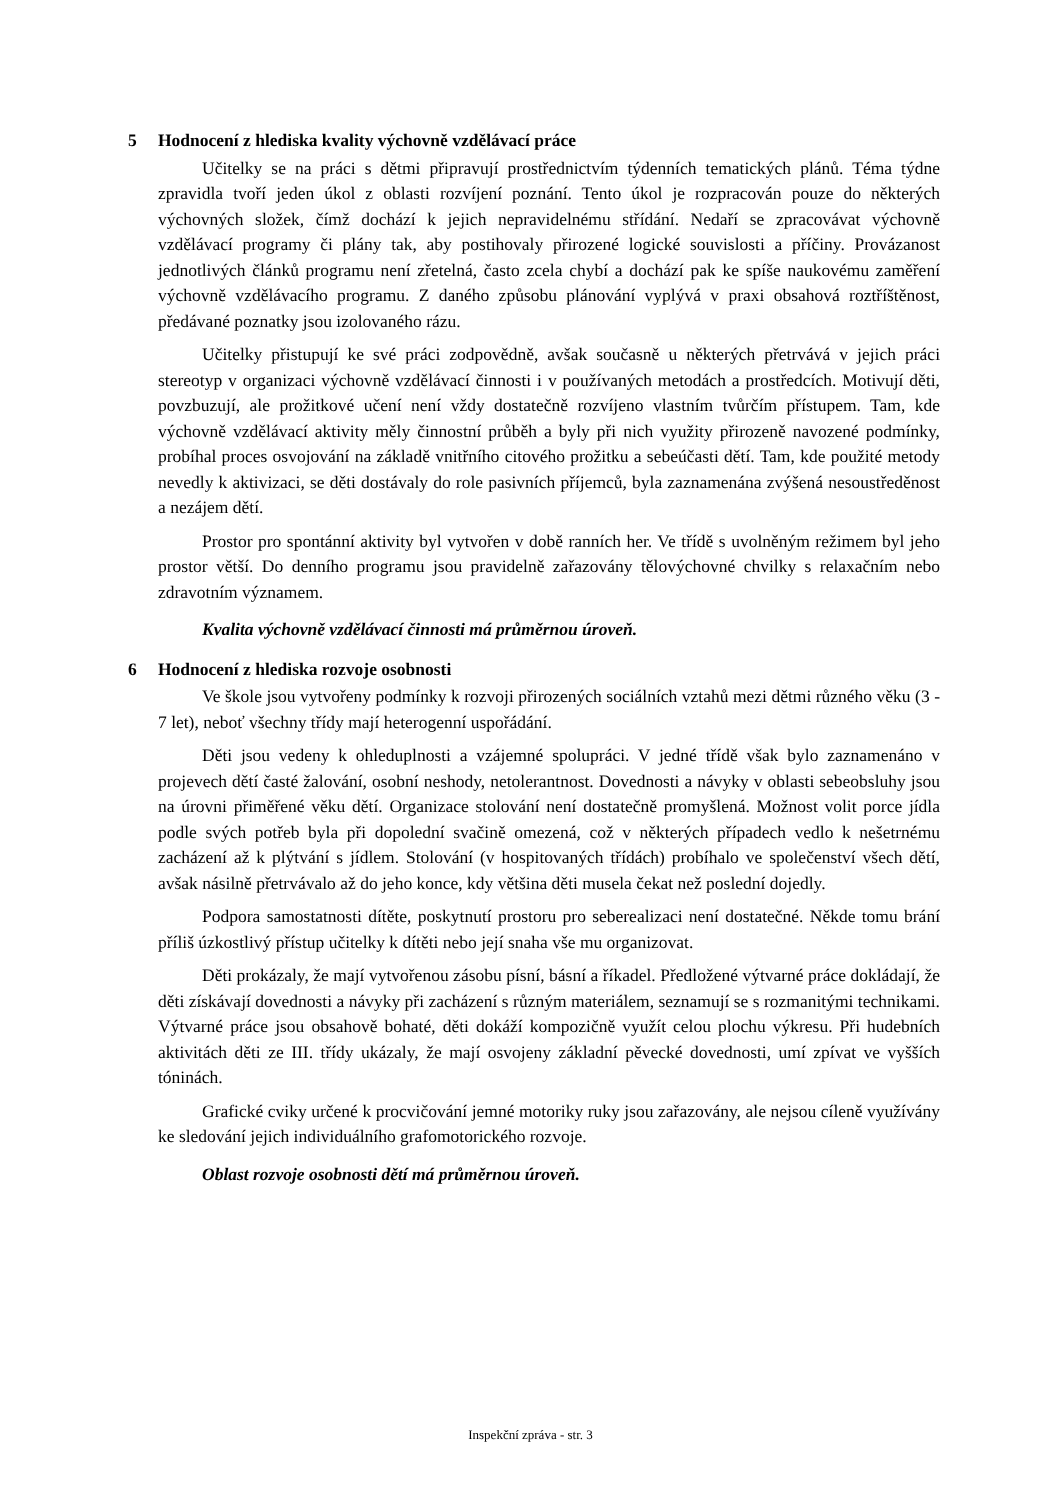5 Hodnocení z hlediska kvality výchovně vzdělávací práce
Učitelky se na práci s dětmi připravují prostřednictvím týdenních tematických plánů. Téma týdne zpravidla tvoří jeden úkol z oblasti rozvíjení poznání. Tento úkol je rozpracován pouze do některých výchovných složek, čímž dochází k jejich nepravidelnému střídání. Nedaří se zpracovávat výchovně vzdělávací programy či plány tak, aby postihovaly přirozené logické souvislosti a příčiny. Provázanost jednotlivých článků programu není zřetelná, často zcela chybí a dochází pak ke spíše naukovému zaměření výchovně vzdělávacího programu. Z daného způsobu plánování vyplývá v praxi obsahová roztříštěnost, předávané poznatky jsou izolovaného rázu.
Učitelky přistupují ke své práci zodpovědně, avšak současně u některých přetrvává v jejich práci stereotyp v organizaci výchovně vzdělávací činnosti i v používaných metodách a prostředcích. Motivují děti, povzbuzují, ale prožitkové učení není vždy dostatečně rozvíjeno vlastním tvůrčím přístupem. Tam, kde výchovně vzdělávací aktivity měly činnostní průběh a byly při nich využity přirozeně navozené podmínky, probíhal proces osvojování na základě vnitřního citového prožitku a sebeúčasti dětí. Tam, kde použité metody nevedly k aktivizaci, se děti dostávaly do role pasivních příjemců, byla zaznamenána zvýšená nesoustředěnost a nezájem dětí.
Prostor pro spontánní aktivity byl vytvořen v době ranních her. Ve třídě s uvolněným režimem byl jeho prostor větší. Do denního programu jsou pravidelně zařazovány tělovýchovné chvilky s relaxačním nebo zdravotním významem.
Kvalita výchovně vzdělávací činnosti má průměrnou úroveň.
6 Hodnocení z hlediska rozvoje osobnosti
Ve škole jsou vytvořeny podmínky k rozvoji přirozených sociálních vztahů mezi dětmi různého věku (3 - 7 let), neboť všechny třídy mají heterogenní uspořádání.
Děti jsou vedeny k ohleduplnosti a vzájemné spolupráci. V jedné třídě však bylo zaznamenáno v projevech dětí časté žalování, osobní neshody, netolerantnost. Dovednosti a návyky v oblasti sebeobsluhy jsou na úrovni přiměřené věku dětí. Organizace stolování není dostatečně promyšlená. Možnost volit porce jídla podle svých potřeb byla při dopolední svačině omezená, což v některých případech vedlo k nešetrnému zacházení až k plýtvání s jídlem. Stolování (v hospitovaných třídách) probíhalo ve společenství všech dětí, avšak násilně přetrvávalo až do jeho konce, kdy většina děti musela čekat než poslední dojedly.
Podpora samostatnosti dítěte, poskytnutí prostoru pro seberealizaci není dostatečné. Někde tomu brání příliš úzkostlivý přístup učitelky k dítěti nebo její snaha vše mu organizovat.
Děti prokázaly, že mají vytvořenou zásobu písní, básní a říkadel. Předložené výtvarné práce dokládají, že děti získávají dovednosti a návyky při zacházení s různým materiálem, seznamují se s rozmanitými technikami. Výtvarné práce jsou obsahově bohaté, děti dokáží kompozičně využít celou plochu výkresu. Při hudebních aktivitách děti ze III. třídy ukázaly, že mají osvojeny základní pěvecké dovednosti, umí zpívat ve vyšších tóninách.
Grafické cviky určené k procvičování jemné motoriky ruky jsou zařazovány, ale nejsou cíleně využívány ke sledování jejich individuálního grafomotorického rozvoje.
Oblast rozvoje osobnosti dětí má průměrnou úroveň.
Inspekční zpráva - str. 3